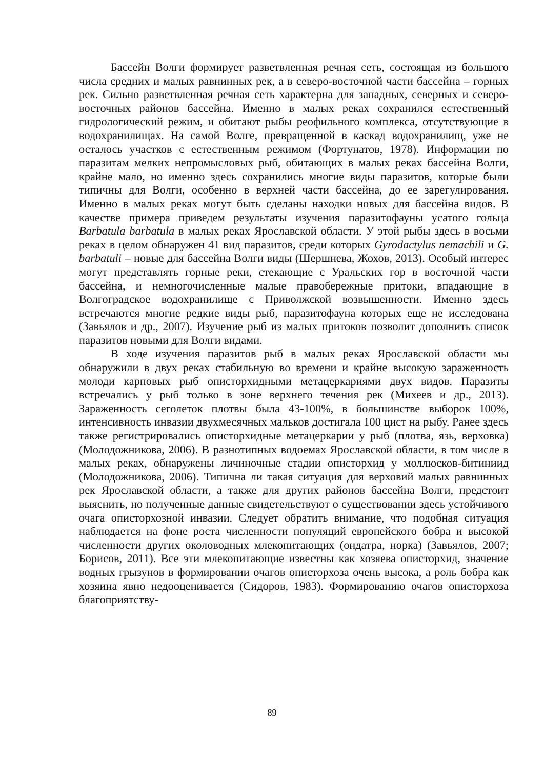Бассейн Волги формирует разветвленная речная сеть, состоящая из большого числа средних и малых равнинных рек, а в северо-восточной части бассейна – горных рек. Сильно разветвленная речная сеть характерна для западных, северных и северо-восточных районов бассейна. Именно в малых реках сохранился естественный гидрологический режим, и обитают рыбы реофильного комплекса, отсутствующие в водохранилищах. На самой Волге, превращенной в каскад водохранилищ, уже не осталось участков с естественным режимом (Фортунатов, 1978). Информации по паразитам мелких непромысловых рыб, обитающих в малых реках бассейна Волги, крайне мало, но именно здесь сохранились многие виды паразитов, которые были типичны для Волги, особенно в верхней части бассейна, до ее зарегулирования. Именно в малых реках могут быть сделаны находки новых для бассейна видов. В качестве примера приведем результаты изучения паразитофауны усатого гольца Barbatula barbatula в малых реках Ярославской области. У этой рыбы здесь в восьми реках в целом обнаружен 41 вид паразитов, среди которых Gyrodactylus nemachili и G. barbatuli – новые для бассейна Волги виды (Шершнева, Жохов, 2013). Особый интерес могут представлять горные реки, стекающие с Уральских гор в восточной части бассейна, и немногочисленные малые правобережные притоки, впадающие в Волгоградское водохранилище с Приволжской возвышенности. Именно здесь встречаются многие редкие виды рыб, паразитофауна которых еще не исследована (Завьялов и др., 2007). Изучение рыб из малых притоков позволит дополнить список паразитов новыми для Волги видами.
В ходе изучения паразитов рыб в малых реках Ярославской области мы обнаружили в двух реках стабильную во времени и крайне высокую зараженность молоди карповых рыб описторхидными метацеркариями двух видов. Паразиты встречались у рыб только в зоне верхнего течения рек (Михеев и др., 2013). Зараженность сеголеток плотвы была 43-100%, в большинстве выборок 100%, интенсивность инвазии двухмесячных мальков достигала 100 цист на рыбу. Ранее здесь также регистрировались описторхидные метацеркарии у рыб (плотва, язь, верховка) (Молодожникова, 2006). В разнотипных водоемах Ярославской области, в том числе в малых реках, обнаружены личиночные стадии описторхид у моллюсков-битиниид (Молодожникова, 2006). Типична ли такая ситуация для верховий малых равнинных рек Ярославской области, а также для других районов бассейна Волги, предстоит выяснить, но полученные данные свидетельствуют о существовании здесь устойчивого очага описторхозной инвазии. Следует обратить внимание, что подобная ситуация наблюдается на фоне роста численности популяций европейского бобра и высокой численности других околоводных млекопитающих (ондатра, норка) (Завьялов, 2007; Борисов, 2011). Все эти млекопитающие известны как хозяева описторхид, значение водных грызунов в формировании очагов описторхоза очень высока, а роль бобра как хозяина явно недооценивается (Сидоров, 1983). Формированию очагов описторхоза благоприятству-
89